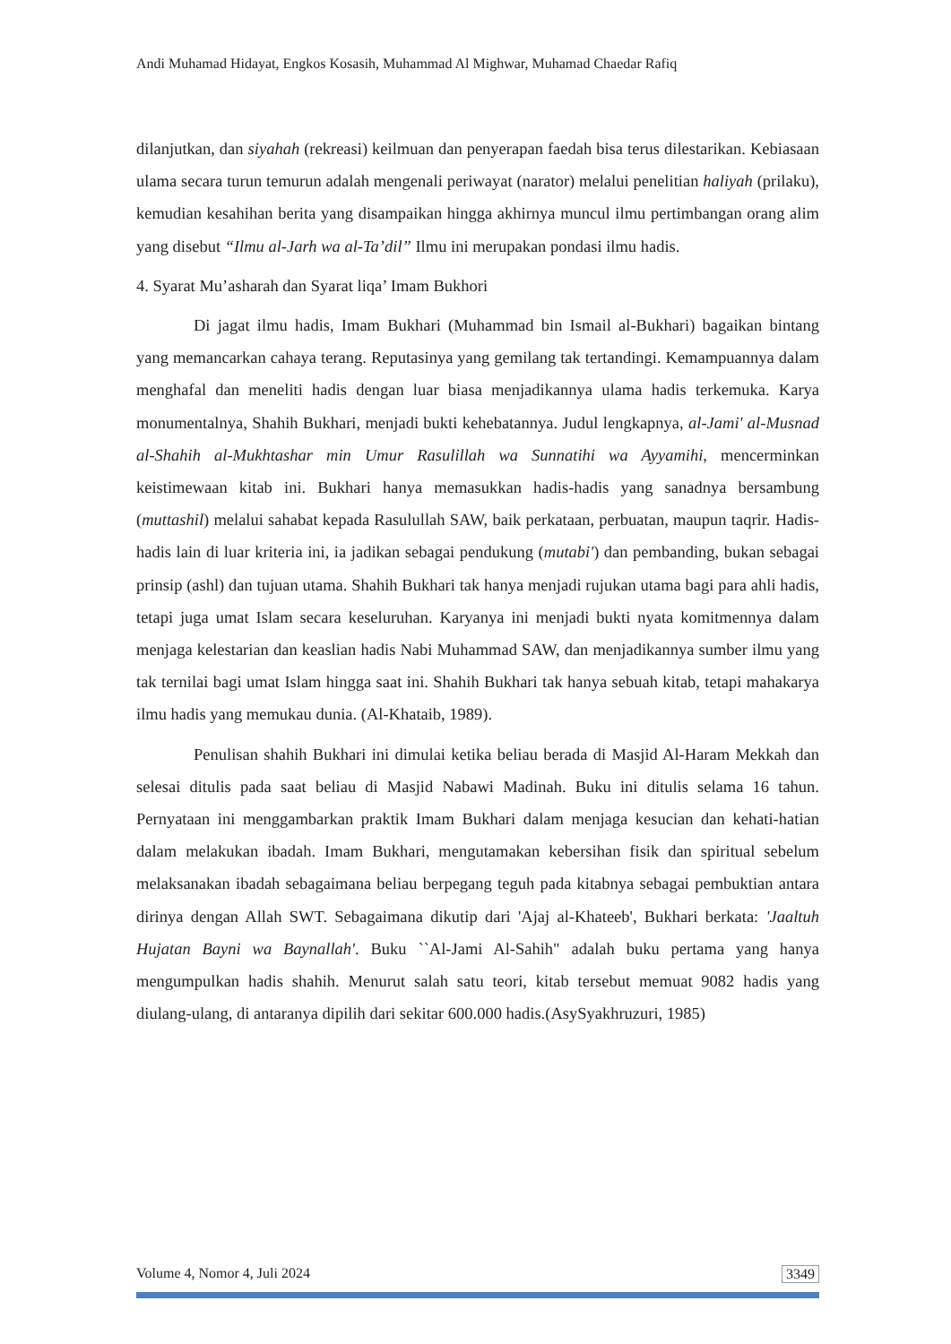Andi Muhamad Hidayat, Engkos Kosasih, Muhammad Al Mighwar, Muhamad Chaedar Rafiq
dilanjutkan, dan siyahah (rekreasi) keilmuan dan penyerapan faedah bisa terus dilestarikan. Kebiasaan ulama secara turun temurun adalah mengenali periwayat (narator) melalui penelitian haliyah (prilaku), kemudian kesahihan berita yang disampaikan hingga akhirnya muncul ilmu pertimbangan orang alim yang disebut “Ilmu al-Jarh wa al-Ta’dil” Ilmu ini merupakan pondasi ilmu hadis.
4. Syarat Mu’asharah dan Syarat liqa’ Imam Bukhori
Di jagat ilmu hadis, Imam Bukhari (Muhammad bin Ismail al-Bukhari) bagaikan bintang yang memancarkan cahaya terang. Reputasinya yang gemilang tak tertandingi. Kemampuannya dalam menghafal dan meneliti hadis dengan luar biasa menjadikannya ulama hadis terkemuka. Karya monumentalnya, Shahih Bukhari, menjadi bukti kehebatannya. Judul lengkapnya, al-Jami' al-Musnad al-Shahih al-Mukhtashar min Umur Rasulillah wa Sunnatihi wa Ayyamihi, mencerminkan keistimewaan kitab ini. Bukhari hanya memasukkan hadis-hadis yang sanadnya bersambung (muttashil) melalui sahabat kepada Rasulullah SAW, baik perkataan, perbuatan, maupun taqrir. Hadis-hadis lain di luar kriteria ini, ia jadikan sebagai pendukung (mutabi') dan pembanding, bukan sebagai prinsip (ashl) dan tujuan utama. Shahih Bukhari tak hanya menjadi rujukan utama bagi para ahli hadis, tetapi juga umat Islam secara keseluruhan. Karyanya ini menjadi bukti nyata komitmennya dalam menjaga kelestarian dan keaslian hadis Nabi Muhammad SAW, dan menjadikannya sumber ilmu yang tak ternilai bagi umat Islam hingga saat ini. Shahih Bukhari tak hanya sebuah kitab, tetapi mahakarya ilmu hadis yang memukau dunia. (Al-Khataib, 1989).
Penulisan shahih Bukhari ini dimulai ketika beliau berada di Masjid Al-Haram Mekkah dan selesai ditulis pada saat beliau di Masjid Nabawi Madinah. Buku ini ditulis selama 16 tahun. Pernyataan ini menggambarkan praktik Imam Bukhari dalam menjaga kesucian dan kehati-hatian dalam melakukan ibadah. Imam Bukhari, mengutamakan kebersihan fisik dan spiritual sebelum melaksanakan ibadah sebagaimana beliau berpegang teguh pada kitabnya sebagai pembuktian antara dirinya dengan Allah SWT. Sebagaimana dikutip dari 'Ajaj al-Khateeb', Bukhari berkata: 'Jaaltuh Hujatan Bayni wa Baynallah'. Buku ``Al-Jami Al-Sahih" adalah buku pertama yang hanya mengumpulkan hadis shahih. Menurut salah satu teori, kitab tersebut memuat 9082 hadis yang diulang-ulang, di antaranya dipilih dari sekitar 600.000 hadis.(AsySyakhruzuri, 1985)
Volume 4, Nomor 4, Juli 2024 3349